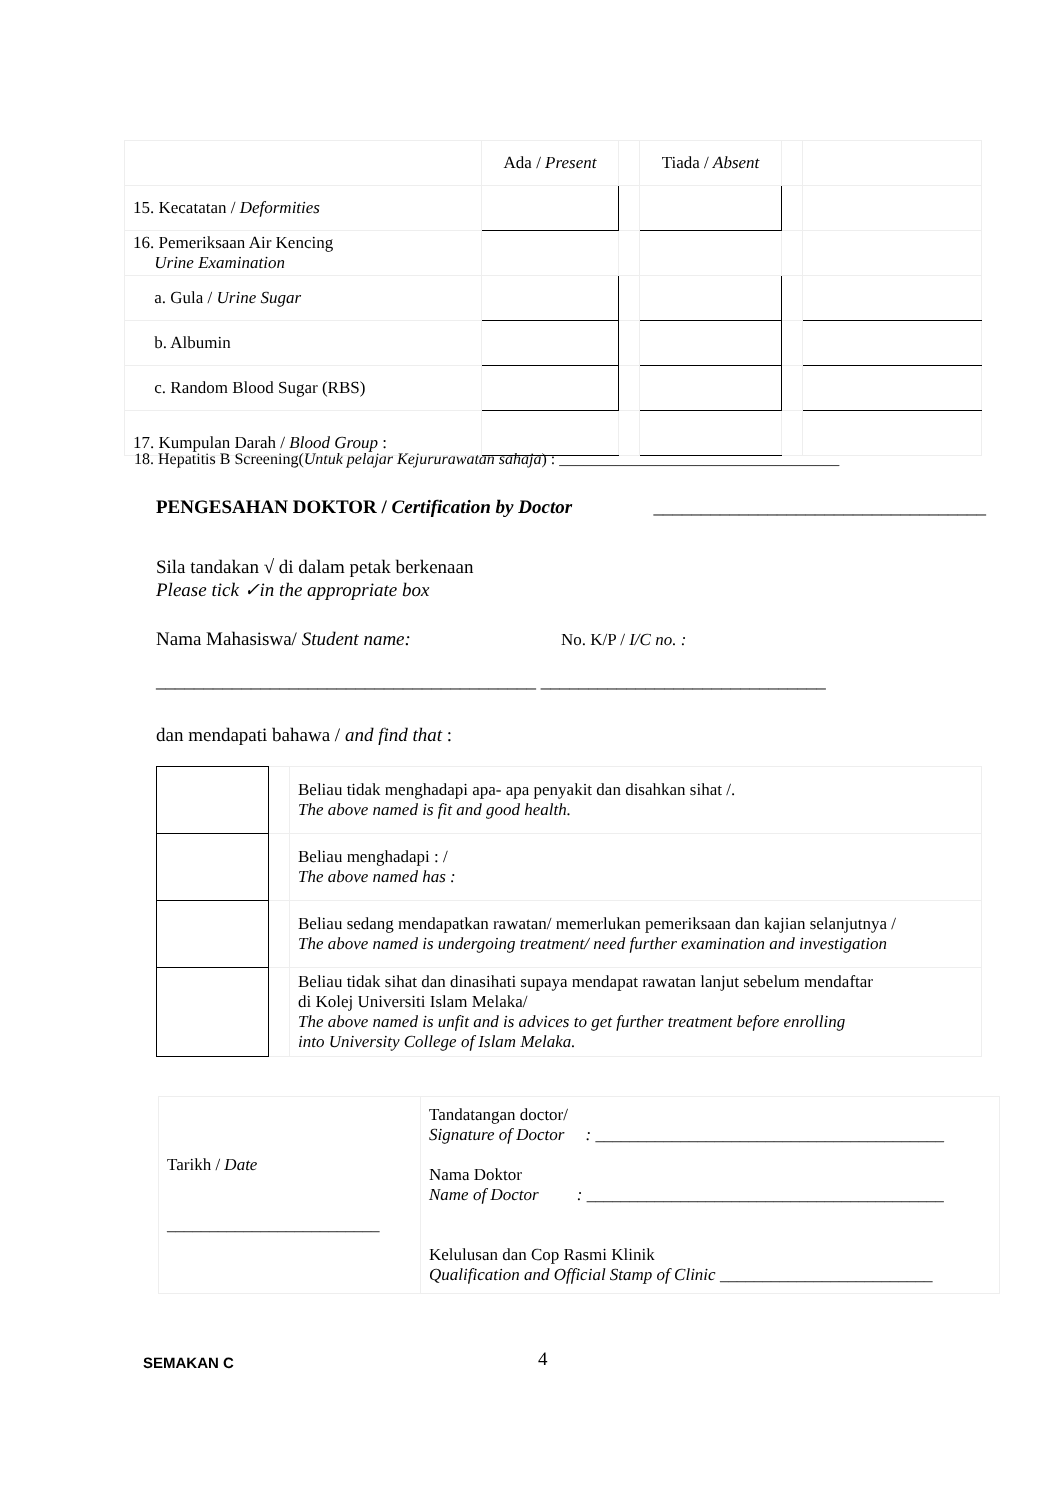| | Ada / Present | | Tiada / Absent | | |
| 15. Kecatatan / Deformities | | | | | |
| 16. Pemeriksaan Air Kencing Urine Examination | | | | | |
| a. Gula / Urine Sugar | | | | | |
| b. Albumin | | | | | |
| c. Random Blood Sugar (RBS) | | | | | |
| 17. Kumpulan Darah / Blood Group : | | | | | |
18. Hepatitis B Screening(Untuk pelajar Kejururawatan sahaja) : ___________________________________
PENGESAHAN DOKTOR / Certification by Doctor ___________________________________
Sila tandakan √ di dalam petak berkenaan
Please tick ✓in the appropriate box
Nama Mahasiswa/ Student name: No. K/P / I/C no. :
________________________________________ ______________________________
dan mendapati bahawa / and find that :
| | | Beliau tidak menghadapi apa- apa penyakit dan disahkan sihat /. The above named is fit and good health. |
| | | Beliau menghadapi : / The above named has : |
| | | Beliau sedang mendapatkan rawatan/ memerlukan pemeriksaan dan kajian selanjutnya / The above named is undergoing treatment/ need further examination and investigation |
| | | Beliau tidak sihat dan dinasihati supaya mendapat rawatan lanjut sebelum mendaftar di Kolej Universiti Islam Melaka/ The above named is unfit and is advices to get further treatment before enrolling into University College of Islam Melaka. |
| Tarikh / Date _________________________ | Tandatangan doctor/ Signature of Doctor : _________________________________________ Nama Doktor Name of Doctor : __________________________________________ Kelulusan dan Cop Rasmi Klinik Qualification and Official Stamp of Clinic _________________________ |
SEMAKAN C 4